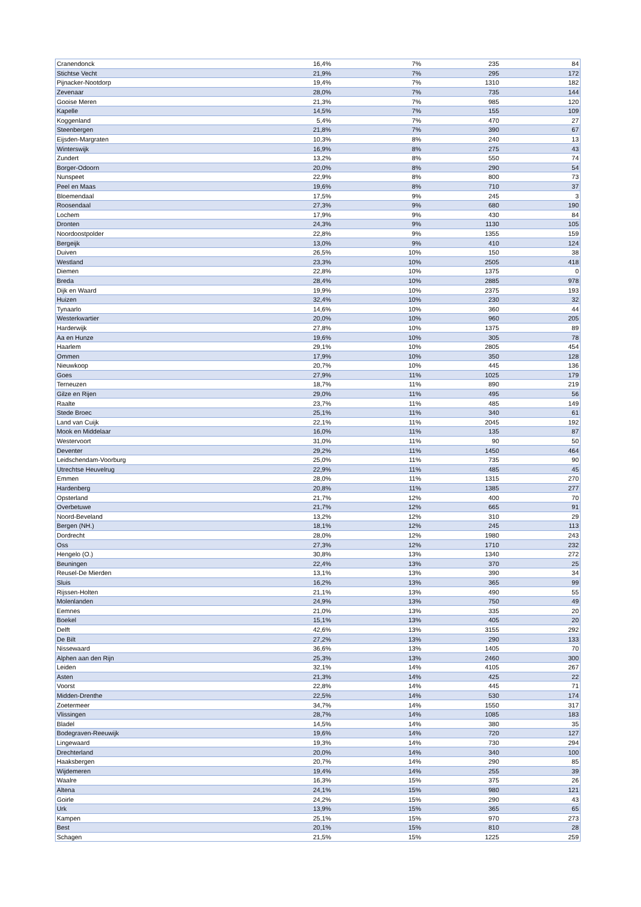| Cranendonck | 16,4% | 7% | 235 | 84 |
| Stichtse Vecht | 21,9% | 7% | 295 | 172 |
| Pijnacker-Nootdorp | 19,4% | 7% | 1310 | 182 |
| Zevenaar | 28,0% | 7% | 735 | 144 |
| Gooise Meren | 21,3% | 7% | 985 | 120 |
| Kapelle | 14,5% | 7% | 155 | 109 |
| Koggenland | 5,4% | 7% | 470 | 27 |
| Steenbergen | 21,8% | 7% | 390 | 67 |
| Eijsden-Margraten | 10,3% | 8% | 240 | 13 |
| Winterswijk | 16,9% | 8% | 275 | 43 |
| Zundert | 13,2% | 8% | 550 | 74 |
| Borger-Odoorn | 20,0% | 8% | 290 | 54 |
| Nunspeet | 22,9% | 8% | 800 | 73 |
| Peel en Maas | 19,6% | 8% | 710 | 37 |
| Bloemendaal | 17,5% | 9% | 245 | 3 |
| Roosendaal | 27,3% | 9% | 680 | 190 |
| Lochem | 17,9% | 9% | 430 | 84 |
| Dronten | 24,3% | 9% | 1130 | 105 |
| Noordoostpolder | 22,8% | 9% | 1355 | 159 |
| Bergeijk | 13,0% | 9% | 410 | 124 |
| Duiven | 26,5% | 10% | 150 | 38 |
| Westland | 23,3% | 10% | 2505 | 418 |
| Diemen | 22,8% | 10% | 1375 | 0 |
| Breda | 28,4% | 10% | 2885 | 978 |
| Dijk en Waard | 19,9% | 10% | 2375 | 193 |
| Huizen | 32,4% | 10% | 230 | 32 |
| Tynaarlo | 14,6% | 10% | 360 | 44 |
| Westerkwartier | 20,0% | 10% | 960 | 205 |
| Harderwijk | 27,8% | 10% | 1375 | 89 |
| Aa en Hunze | 19,6% | 10% | 305 | 78 |
| Haarlem | 29,1% | 10% | 2805 | 454 |
| Ommen | 17,9% | 10% | 350 | 128 |
| Nieuwkoop | 20,7% | 10% | 445 | 136 |
| Goes | 27,9% | 11% | 1025 | 179 |
| Terneuzen | 18,7% | 11% | 890 | 219 |
| Gilze en Rijen | 29,0% | 11% | 495 | 56 |
| Raalte | 23,7% | 11% | 485 | 149 |
| Stede Broec | 25,1% | 11% | 340 | 61 |
| Land van Cuijk | 22,1% | 11% | 2045 | 192 |
| Mook en Middelaar | 16,0% | 11% | 135 | 87 |
| Westervoort | 31,0% | 11% | 90 | 50 |
| Deventer | 29,2% | 11% | 1450 | 464 |
| Leidschendam-Voorburg | 25,0% | 11% | 735 | 90 |
| Utrechtse Heuvelrug | 22,9% | 11% | 485 | 45 |
| Emmen | 28,0% | 11% | 1315 | 270 |
| Hardenberg | 20,8% | 11% | 1385 | 277 |
| Opsterland | 21,7% | 12% | 400 | 70 |
| Overbetuwe | 21,7% | 12% | 665 | 91 |
| Noord-Beveland | 13,2% | 12% | 310 | 29 |
| Bergen (NH.) | 18,1% | 12% | 245 | 113 |
| Dordrecht | 28,0% | 12% | 1980 | 243 |
| Oss | 27,3% | 12% | 1710 | 232 |
| Hengelo (O.) | 30,8% | 13% | 1340 | 272 |
| Beuningen | 22,4% | 13% | 370 | 25 |
| Reusel-De Mierden | 13,1% | 13% | 390 | 34 |
| Sluis | 16,2% | 13% | 365 | 99 |
| Rijssen-Holten | 21,1% | 13% | 490 | 55 |
| Molenlanden | 24,9% | 13% | 750 | 49 |
| Eemnes | 21,0% | 13% | 335 | 20 |
| Boekel | 15,1% | 13% | 405 | 20 |
| Delft | 42,6% | 13% | 3155 | 292 |
| De Bilt | 27,2% | 13% | 290 | 133 |
| Nissewaard | 36,6% | 13% | 1405 | 70 |
| Alphen aan den Rijn | 25,3% | 13% | 2460 | 300 |
| Leiden | 32,1% | 14% | 4105 | 267 |
| Asten | 21,3% | 14% | 425 | 22 |
| Voorst | 22,8% | 14% | 445 | 71 |
| Midden-Drenthe | 22,5% | 14% | 530 | 174 |
| Zoetermeer | 34,7% | 14% | 1550 | 317 |
| Vlissingen | 28,7% | 14% | 1085 | 183 |
| Bladel | 14,5% | 14% | 380 | 35 |
| Bodegraven-Reeuwijk | 19,6% | 14% | 720 | 127 |
| Lingewaard | 19,3% | 14% | 730 | 294 |
| Drechterland | 20,0% | 14% | 340 | 100 |
| Haaksbergen | 20,7% | 14% | 290 | 85 |
| Wijdemeren | 19,4% | 14% | 255 | 39 |
| Waalre | 16,3% | 15% | 375 | 26 |
| Altena | 24,1% | 15% | 980 | 121 |
| Goirle | 24,2% | 15% | 290 | 43 |
| Urk | 13,9% | 15% | 365 | 65 |
| Kampen | 25,1% | 15% | 970 | 273 |
| Best | 20,1% | 15% | 810 | 28 |
| Schagen | 21,5% | 15% | 1225 | 259 |